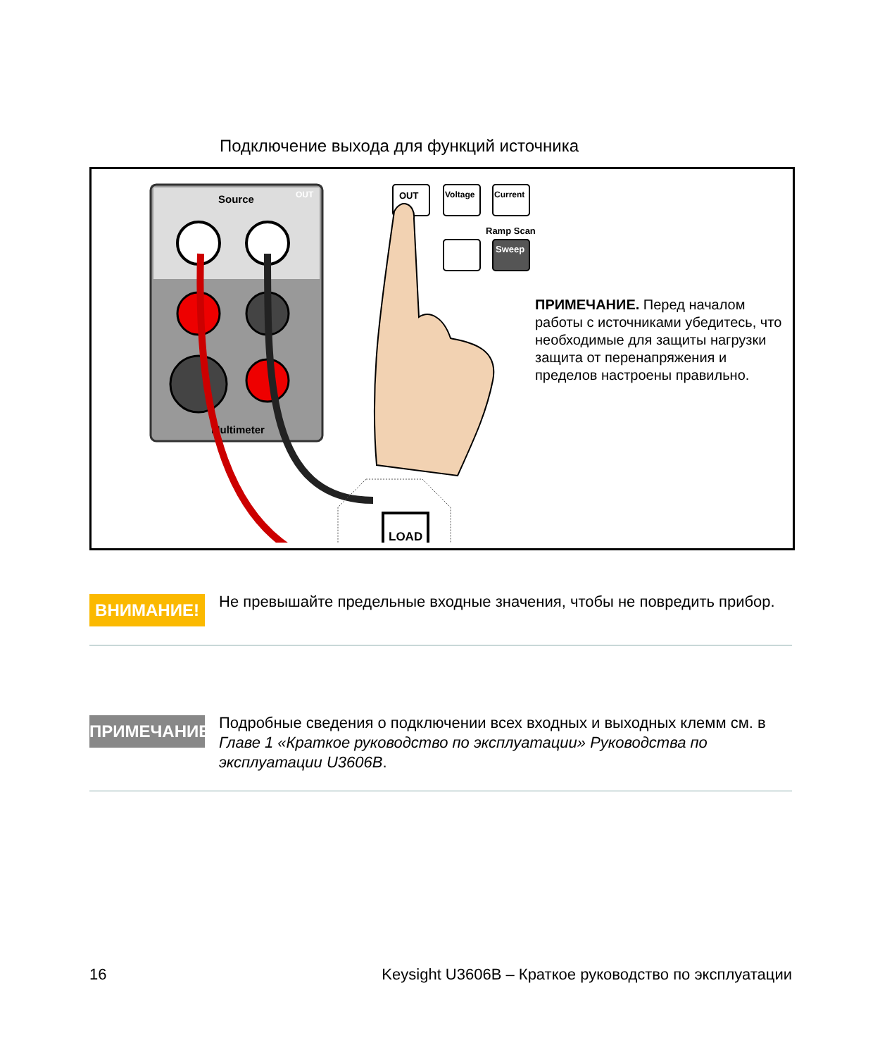Подключение выхода для функций источника
Source
OUT
Multimeter
LOAD
OUT
Voltage
Current
Ramp Scan
Sweep
ПРИМЕЧАНИЕ. Перед началом работы с источниками убедитесь, что необходимые для защиты нагрузки защита от перенапряжения и пределов настроены правильно.
ВНИМАНИЕ!
Не превышайте предельные входные значения, чтобы не повредить прибор.
ПРИМЕЧАНИЕ
Подробные сведения о подключении всех входных и выходных клемм см. в Главе 1 «Краткое руководство по эксплуатации» Руководства по эксплуатации U3606B.
16 Keysight U3606B – Краткое руководство по эксплуатации